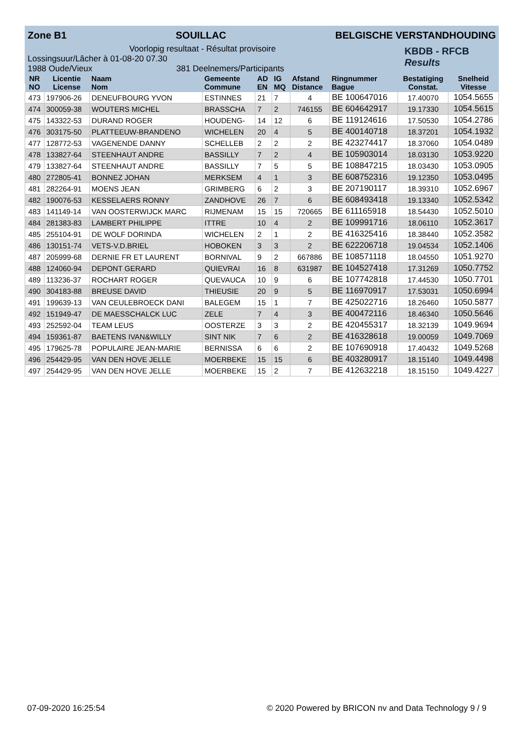Zone B1 SOUILLAC BELGISCHE VERSTANDHOUDING
Voorlopig resultaat - Résultat provisoire
KBDB - RFCB
Results
Lossingsuur/Lâcher à 01-08-20 07.30
1988 Oude/Vieux 381 Deelnemers/Participants
| NR NO | Licentie License | Naam Nom | Gemeente Commune | AD EN | IG MQ | Afstand Distance | Ringnummer Bague | Bestatiging Constat. | Snelheid Vitesse |
| --- | --- | --- | --- | --- | --- | --- | --- | --- | --- |
| 473 | 197906-26 | DENEUFBOURG YVON | ESTINNES | 21 | 7 | 4 | BE 100647016 | 17.40070 | 1054.5655 |
| 474 | 300059-38 | WOUTERS MICHEL | BRASSCHA | 7 | 2 | 746155 | BE 604642917 | 19.17330 | 1054.5615 |
| 475 | 143322-53 | DURAND ROGER | HOUDENG- | 14 | 12 | 6 | BE 119124616 | 17.50530 | 1054.2786 |
| 476 | 303175-50 | PLATTEEUW-BRANDENO | WICHELEN | 20 | 4 | 5 | BE 400140718 | 18.37201 | 1054.1932 |
| 477 | 128772-53 | VAGENENDE DANNY | SCHELLEB | 2 | 2 | 2 | BE 423274417 | 18.37060 | 1054.0489 |
| 478 | 133827-64 | STEENHAUT ANDRE | BASSILLY | 7 | 2 | 4 | BE 105903014 | 18.03130 | 1053.9220 |
| 479 | 133827-64 | STEENHAUT ANDRE | BASSILLY | 7 | 5 | 5 | BE 108847215 | 18.03430 | 1053.0905 |
| 480 | 272805-41 | BONNEZ JOHAN | MERKSEM | 4 | 1 | 3 | BE 608752316 | 19.12350 | 1053.0495 |
| 481 | 282264-91 | MOENS JEAN | GRIMBERG | 6 | 2 | 3 | BE 207190117 | 18.39310 | 1052.6967 |
| 482 | 190076-53 | KESSELAERS RONNY | ZANDHOVE | 26 | 7 | 6 | BE 608493418 | 19.13340 | 1052.5342 |
| 483 | 141149-14 | VAN OOSTERWIJCK MARC | RIJMENAM | 15 | 15 | 720665 | BE 611165918 | 18.54430 | 1052.5010 |
| 484 | 281383-83 | LAMBERT PHILIPPE | ITTRE | 10 | 4 | 2 | BE 109991716 | 18.06110 | 1052.3617 |
| 485 | 255104-91 | DE WOLF DORINDA | WICHELEN | 2 | 1 | 2 | BE 416325416 | 18.38440 | 1052.3582 |
| 486 | 130151-74 | VETS-V.D.BRIEL | HOBOKEN | 3 | 3 | 2 | BE 622206718 | 19.04534 | 1052.1406 |
| 487 | 205999-68 | DERNIE FR ET LAURENT | BORNIVAL | 9 | 2 | 667886 | BE 108571118 | 18.04550 | 1051.9270 |
| 488 | 124060-94 | DEPONT GERARD | QUIEVRAI | 16 | 8 | 631987 | BE 104527418 | 17.31269 | 1050.7752 |
| 489 | 113236-37 | ROCHART ROGER | QUEVAUCA | 10 | 9 | 6 | BE 107742818 | 17.44530 | 1050.7701 |
| 490 | 304183-88 | BREUSE DAVID | THIEUSIE | 20 | 9 | 5 | BE 116970917 | 17.53031 | 1050.6994 |
| 491 | 199639-13 | VAN CEULEBROECK DANI | BALEGEM | 15 | 1 | 7 | BE 425022716 | 18.26460 | 1050.5877 |
| 492 | 151949-47 | DE MAESSCHALCK LUC | ZELE | 7 | 4 | 3 | BE 400472116 | 18.46340 | 1050.5646 |
| 493 | 252592-04 | TEAM LEUS | OOSTERZE | 3 | 3 | 2 | BE 420455317 | 18.32139 | 1049.9694 |
| 494 | 159361-87 | BAETENS IVAN&WILLY | SINT NIK | 7 | 6 | 2 | BE 416328618 | 19.00059 | 1049.7069 |
| 495 | 179625-78 | POPULAIRE JEAN-MARIE | BERNISSA | 6 | 6 | 2 | BE 107690918 | 17.40432 | 1049.5268 |
| 496 | 254429-95 | VAN DEN HOVE JELLE | MOERBEKE | 15 | 15 | 6 | BE 403280917 | 18.15140 | 1049.4498 |
| 497 | 254429-95 | VAN DEN HOVE JELLE | MOERBEKE | 15 | 2 | 7 | BE 412632218 | 18.15150 | 1049.4227 |
07-09-2020 16:25:54 © 2020 Powered by BRICON nv and Data Technology 9 / 9